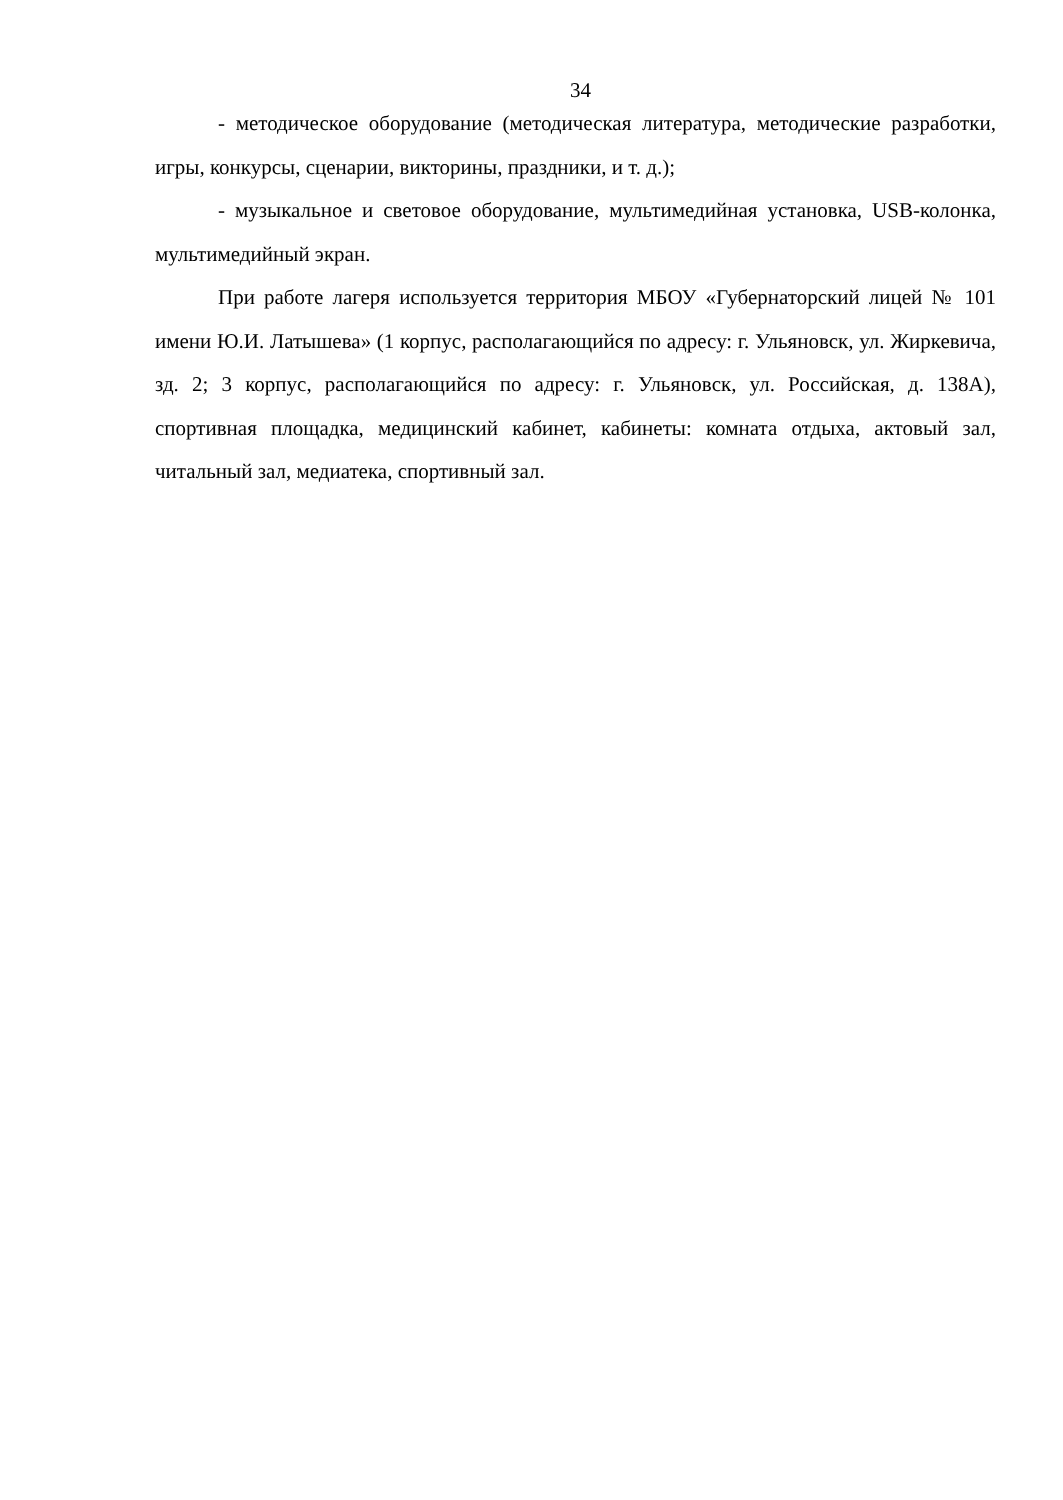34
- методическое оборудование (методическая литература, методические разработки, игры, конкурсы, сценарии, викторины, праздники, и т. д.);
- музыкальное и световое оборудование, мультимедийная установка, USB-колонка, мультимедийный экран.
При работе лагеря используется территория МБОУ «Губернаторский лицей № 101 имени Ю.И. Латышева» (1 корпус, располагающийся по адресу: г. Ульяновск, ул. Жиркевича, зд. 2; 3 корпус, располагающийся по адресу: г. Ульяновск, ул. Российская, д. 138А), спортивная площадка, медицинский кабинет, кабинеты: комната отдыха, актовый зал, читальный зал, медиатека, спортивный зал.